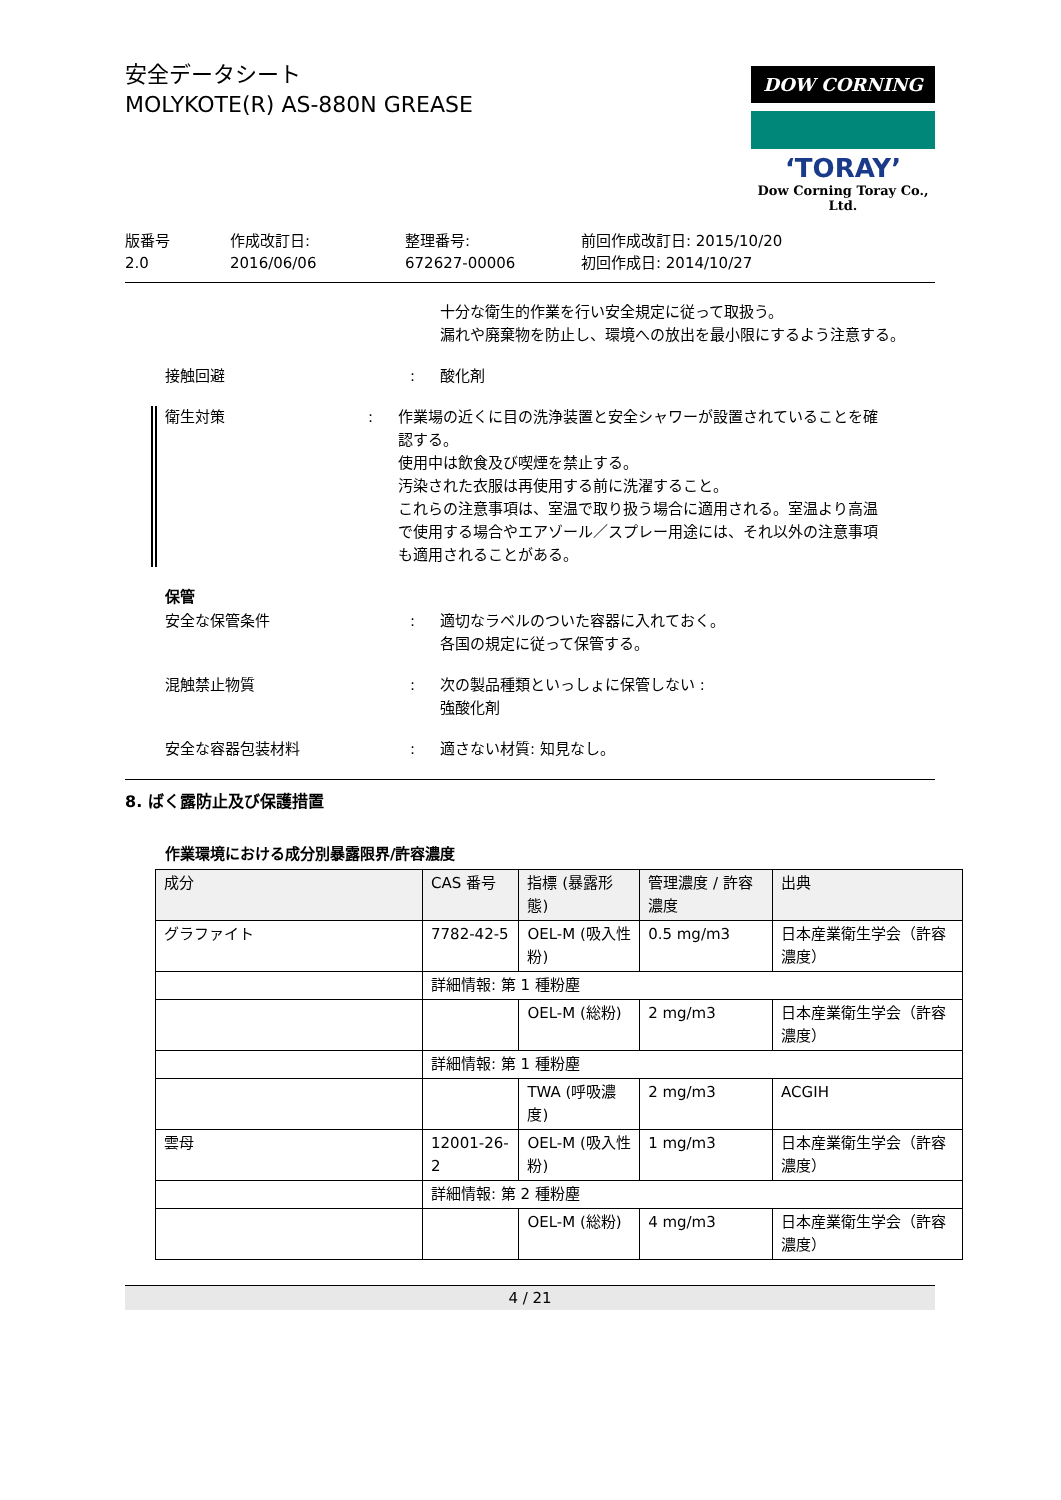安全データシート
MOLYKOTE(R) AS-880N GREASE
DOW CORNING
‘TORAY’
Dow Corning Toray Co., Ltd.
版番号
2.0
作成改訂日:
2016/06/06
整理番号:
672627-00006
前回作成改訂日: 2015/10/20
初回作成日: 2014/10/27
十分な衛生的作業を行い安全規定に従って取扱う。
漏れや廃棄物を防止し、環境への放出を最小限にするよう注意する。
接触回避 : 酸化剤
衛生対策 : 作業場の近くに目の洗浄装置と安全シャワーが設置されていることを確認する。
使用中は飲食及び喫煙を禁止する。
汚染された衣服は再使用する前に洗濯すること。
これらの注意事項は、室温で取り扱う場合に適用される。室温より高温で使用する場合やエアゾール／スプレー用途には、それ以外の注意事項も適用されることがある。
保管
安全な保管条件 : 適切なラベルのついた容器に入れておく。
各国の規定に従って保管する。
混触禁止物質 : 次の製品種類といっしょに保管しない :
強酸化剤
安全な容器包装材料 : 適さない材質: 知見なし。
8. ばく露防止及び保護措置
作業環境における成分別暴露限界/許容濃度
| 成分 | CAS 番号 | 指標 (暴露形態) | 管理濃度 / 許容濃度 | 出典 |
| --- | --- | --- | --- | --- |
| グラファイト | 7782-42-5 | OEL-M (吸入性粉) | 0.5 mg/m3 | 日本産業衛生学会（許容濃度） |
| | 詳細情報: 第 1 種粉塵 | | | |
| | | OEL-M (総粉) | 2 mg/m3 | 日本産業衛生学会（許容濃度） |
| | 詳細情報: 第 1 種粉塵 | | | |
| | | TWA (呼吸濃度) | 2 mg/m3 | ACGIH |
| 雲母 | 12001-26-2 | OEL-M (吸入性粉) | 1 mg/m3 | 日本産業衛生学会（許容濃度） |
| | 詳細情報: 第 2 種粉塵 | | | |
| | | OEL-M (総粉) | 4 mg/m3 | 日本産業衛生学会（許容濃度） |
4 / 21